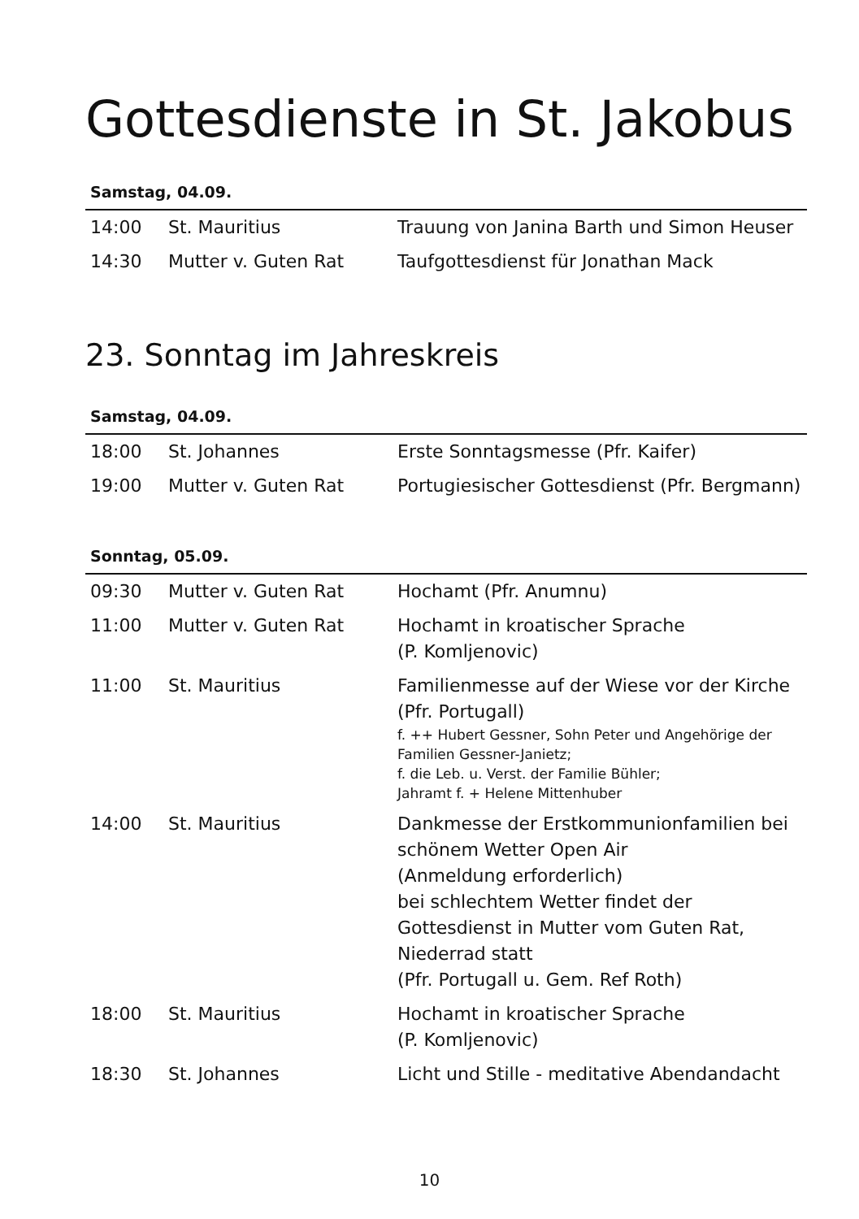Gottesdienste in St. Jakobus
Samstag, 04.09.
| 14:00 | St. Mauritius | Trauung von Janina Barth und Simon Heuser |
| 14:30 | Mutter v. Guten Rat | Taufgottesdienst für Jonathan Mack |
23. Sonntag im Jahreskreis
Samstag, 04.09.
| 18:00 | St. Johannes | Erste Sonntagsmesse (Pfr. Kaifer) |
| 19:00 | Mutter v. Guten Rat | Portugiesischer Gottesdienst (Pfr. Bergmann) |
Sonntag, 05.09.
| 09:30 | Mutter v. Guten Rat | Hochamt (Pfr. Anumnu) |
| 11:00 | Mutter v. Guten Rat | Hochamt in kroatischer Sprache (P. Komljenovic) |
| 11:00 | St. Mauritius | Familienmesse auf der Wiese vor der Kirche (Pfr. Portugall) f. ++ Hubert Gessner, Sohn Peter und Angehörige der Familien Gessner-Janietz; f. die Leb. u. Verst. der Familie Bühler; Jahramt f. + Helene Mittenhuber |
| 14:00 | St. Mauritius | Dankmesse der Erstkommunionfamilien bei schönem Wetter Open Air (Anmeldung erforderlich) bei schlechtem Wetter findet der Gottesdienst in Mutter vom Guten Rat, Niederrad statt (Pfr. Portugall u. Gem. Ref Roth) |
| 18:00 | St. Mauritius | Hochamt in kroatischer Sprache (P. Komljenovic) |
| 18:30 | St. Johannes | Licht und Stille - meditative Abendandacht |
10